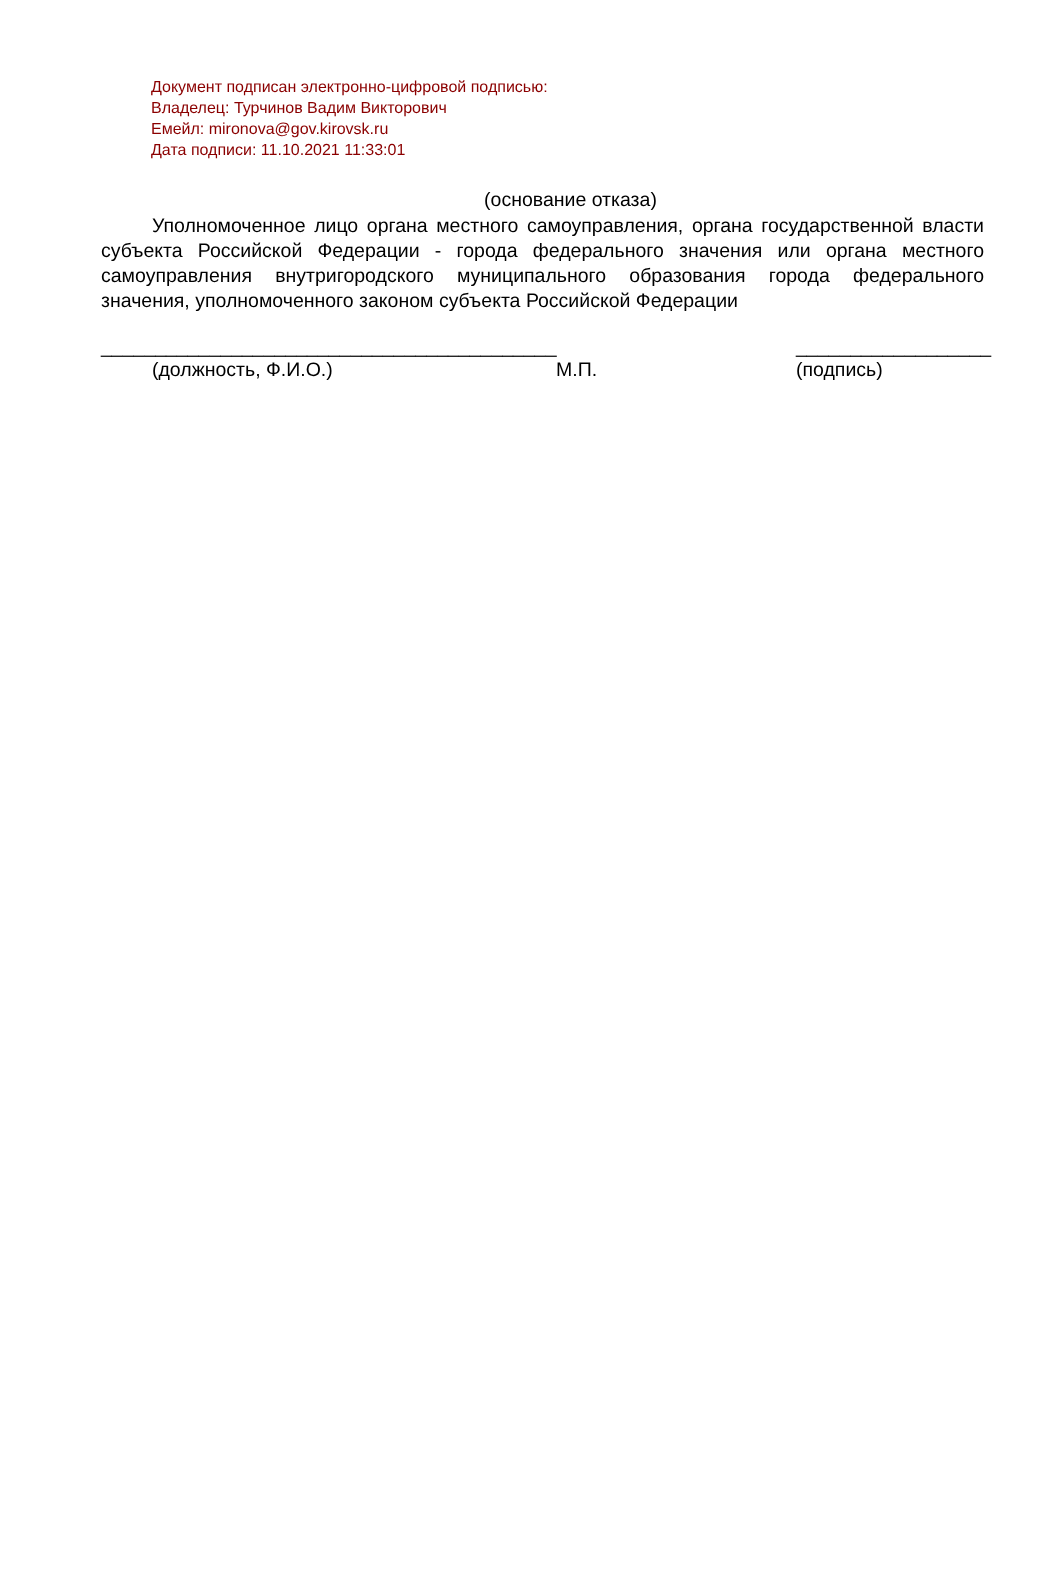Документ подписан электронно-цифровой подписью:
Владелец: Турчинов Вадим Викторович
Емейл: mironova@gov.kirovsk.ru
Дата подписи: 11.10.2021 11:33:01
(основание отказа)
Уполномоченное лицо органа местного самоуправления, органа государственной власти субъекта Российской Федерации - города федерального значения или органа местного самоуправления внутригородского муниципального образования города федерального значения, уполномоченного законом субъекта Российской Федерации
__________________________________________ __________________
(должность, Ф.И.О.) М.П. (подпись)